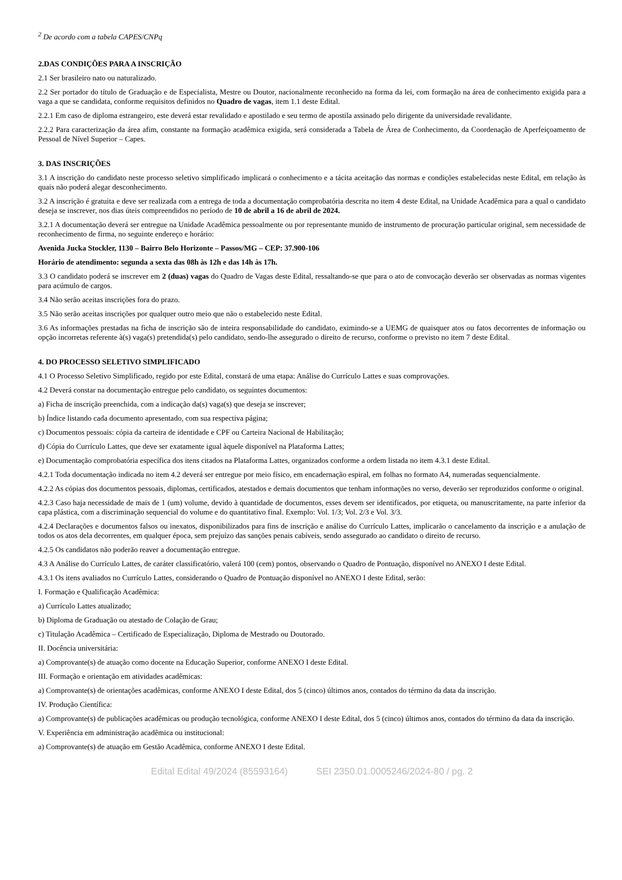<sup>2</sup> De acordo com a tabela CAPES/CNPq
2.DAS CONDIÇÕES PARA A INSCRIÇÃO
2.1 Ser brasileiro nato ou naturalizado.
2.2 Ser portador do título de Graduação e de Especialista, Mestre ou Doutor, nacionalmente reconhecido na forma da lei, com formação na área de conhecimento exigida para a vaga a que se candidata, conforme requisitos definidos no Quadro de vagas, item 1.1 deste Edital.
2.2.1 Em caso de diploma estrangeiro, este deverá estar revalidado e apostilado e seu termo de apostila assinado pelo dirigente da universidade revalidante.
2.2.2 Para caracterização da área afim, constante na formação acadêmica exigida, será considerada a Tabela de Área de Conhecimento, da Coordenação de Aperfeiçoamento de Pessoal de Nível Superior – Capes.
3. DAS INSCRIÇÕES
3.1 A inscrição do candidato neste processo seletivo simplificado implicará o conhecimento e a tácita aceitação das normas e condições estabelecidas neste Edital, em relação às quais não poderá alegar desconhecimento.
3.2 A inscrição é gratuita e deve ser realizada com a entrega de toda a documentação comprobatória descrita no item 4 deste Edital, na Unidade Acadêmica para a qual o candidato deseja se inscrever, nos dias úteis compreendidos no período de 10 de abril a 16 de abril de 2024.
3.2.1 A documentação deverá ser entregue na Unidade Acadêmica pessoalmente ou por representante munido de instrumento de procuração particular original, sem necessidade de reconhecimento de firma, no seguinte endereço e horário:
Avenida Jucka Stockler, 1130 – Bairro Belo Horizonte – Passos/MG – CEP: 37.900-106
Horário de atendimento: segunda a sexta das 08h às 12h e das 14h às 17h.
3.3 O candidato poderá se inscrever em 2 (duas) vagas do Quadro de Vagas deste Edital, ressaltando-se que para o ato de convocação deverão ser observadas as normas vigentes para acúmulo de cargos.
3.4 Não serão aceitas inscrições fora do prazo.
3.5 Não serão aceitas inscrições por qualquer outro meio que não o estabelecido neste Edital.
3.6 As informações prestadas na ficha de inscrição são de inteira responsabilidade do candidato, eximindo-se a UEMG de quaisquer atos ou fatos decorrentes de informação ou opção incorretas referente à(s) vaga(s) pretendida(s) pelo candidato, sendo-lhe assegurado o direito de recurso, conforme o previsto no item 7 deste Edital.
4. DO PROCESSO SELETIVO SIMPLIFICADO
4.1 O Processo Seletivo Simplificado, regido por este Edital, constará de uma etapa: Análise do Currículo Lattes e suas comprovações.
4.2 Deverá constar na documentação entregue pelo candidato, os seguintes documentos:
a) Ficha de inscrição preenchida, com a indicação da(s) vaga(s) que deseja se inscrever;
b) Índice listando cada documento apresentado, com sua respectiva página;
c) Documentos pessoais: cópia da carteira de identidade e CPF ou Carteira Nacional de Habilitação;
d) Cópia do Currículo Lattes, que deve ser exatamente igual àquele disponível na Plataforma Lattes;
e) Documentação comprobatória específica dos itens citados na Plataforma Lattes, organizados conforme a ordem listada no item 4.3.1 deste Edital.
4.2.1 Toda documentação indicada no item 4.2 deverá ser entregue por meio físico, em encadernação espiral, em folhas no formato A4, numeradas sequencialmente.
4.2.2 As cópias dos documentos pessoais, diplomas, certificados, atestados e demais documentos que tenham informações no verso, deverão ser reproduzidos conforme o original.
4.2.3 Caso haja necessidade de mais de 1 (um) volume, devido à quantidade de documentos, esses devem ser identificados, por etiqueta, ou manuscritamente, na parte inferior da capa plástica, com a discriminação sequencial do volume e do quantitativo final. Exemplo: Vol. 1/3; Vol. 2/3 e Vol. 3/3.
4.2.4 Declarações e documentos falsos ou inexatos, disponibilizados para fins de inscrição e análise do Currículo Lattes, implicarão o cancelamento da inscrição e a anulação de todos os atos dela decorrentes, em qualquer época, sem prejuízo das sanções penais cabíveis, sendo assegurado ao candidato o direito de recurso.
4.2.5 Os candidatos não poderão reaver a documentação entregue.
4.3 A Análise do Currículo Lattes, de caráter classificatório, valerá 100 (cem) pontos, observando o Quadro de Pontuação, disponível no ANEXO I deste Edital.
4.3.1 Os itens avaliados no Currículo Lattes, considerando o Quadro de Pontuação disponível no ANEXO I deste Edital, serão:
I. Formação e Qualificação Acadêmica:
a) Currículo Lattes atualizado;
b) Diploma de Graduação ou atestado de Colação de Grau;
c) Titulação Acadêmica – Certificado de Especialização, Diploma de Mestrado ou Doutorado.
II. Docência universitária:
a) Comprovante(s) de atuação como docente na Educação Superior, conforme ANEXO I deste Edital.
III. Formação e orientação em atividades acadêmicas:
a) Comprovante(s) de orientações acadêmicas, conforme ANEXO I deste Edital, dos 5 (cinco) últimos anos, contados do término da data da inscrição.
IV. Produção Científica:
a) Comprovante(s) de publicações acadêmicas ou produção tecnológica, conforme ANEXO I deste Edital, dos 5 (cinco) últimos anos, contados do término da data da inscrição.
V. Experiência em administração acadêmica ou institucional:
a) Comprovante(s) de atuação em Gestão Acadêmica, conforme ANEXO I deste Edital.
Edital Edital 49/2024 (85593164) SEI 2350.01.0005246/2024-80 / pg. 2